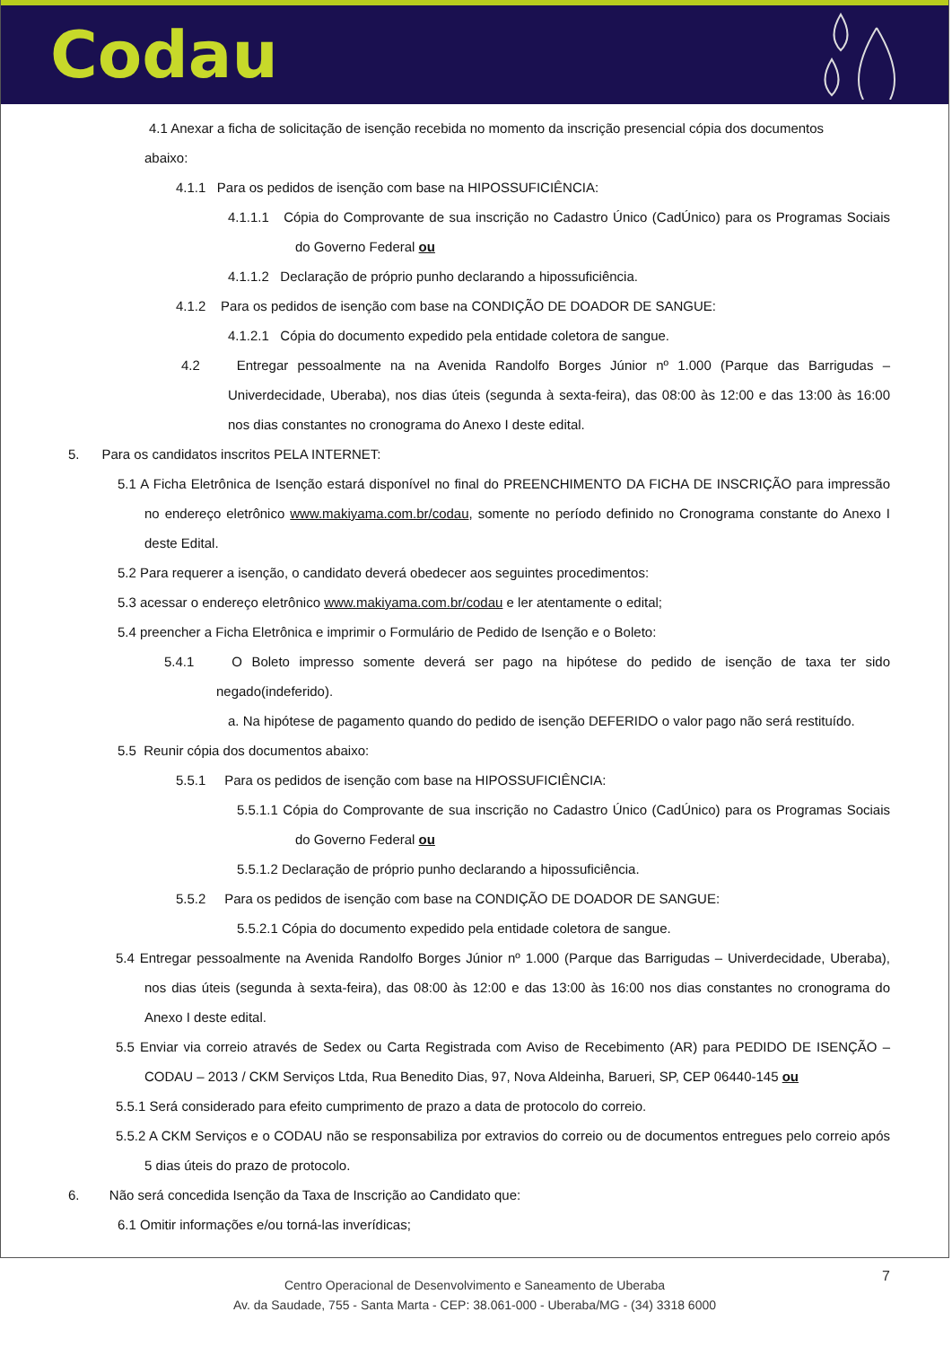Codau
4.1 Anexar a ficha de solicitação de isenção recebida no momento da inscrição presencial cópia dos documentos
abaixo:
4.1.1 Para os pedidos de isenção com base na HIPOSSUFICIÊNCIA:
4.1.1.1 Cópia do Comprovante de sua inscrição no Cadastro Único (CadÚnico) para os Programas Sociais do Governo Federal ou
4.1.1.2 Declaração de próprio punho declarando a hipossuficiência.
4.1.2 Para os pedidos de isenção com base na CONDIÇÃO DE DOADOR DE SANGUE:
4.1.2.1 Cópia do documento expedido pela entidade coletora de sangue.
4.2 Entregar pessoalmente na na Avenida Randolfo Borges Júnior nº 1.000 (Parque das Barrigudas – Univerdecidade, Uberaba), nos dias úteis (segunda à sexta-feira), das 08:00 às 12:00 e das 13:00 às 16:00 nos dias constantes no cronograma do Anexo I deste edital.
5. Para os candidatos inscritos PELA INTERNET:
5.1 A Ficha Eletrônica de Isenção estará disponível no final do PREENCHIMENTO DA FICHA DE INSCRIÇÃO para impressão no endereço eletrônico www.makiyama.com.br/codau, somente no período definido no Cronograma constante do Anexo I deste Edital.
5.2 Para requerer a isenção, o candidato deverá obedecer aos seguintes procedimentos:
5.3 acessar o endereço eletrônico www.makiyama.com.br/codau e ler atentamente o edital;
5.4 preencher a Ficha Eletrônica e imprimir o Formulário de Pedido de Isenção e o Boleto:
5.4.1 O Boleto impresso somente deverá ser pago na hipótese do pedido de isenção de taxa ter sido negado(indeferido).
a. Na hipótese de pagamento quando do pedido de isenção DEFERIDO o valor pago não será restituído.
5.5 Reunir cópia dos documentos abaixo:
5.5.1 Para os pedidos de isenção com base na HIPOSSUFICIÊNCIA:
5.5.1.1 Cópia do Comprovante de sua inscrição no Cadastro Único (CadÚnico) para os Programas Sociais do Governo Federal ou
5.5.1.2 Declaração de próprio punho declarando a hipossuficiência.
5.5.2 Para os pedidos de isenção com base na CONDIÇÃO DE DOADOR DE SANGUE:
5.5.2.1 Cópia do documento expedido pela entidade coletora de sangue.
5.4 Entregar pessoalmente na Avenida Randolfo Borges Júnior nº 1.000 (Parque das Barrigudas – Univerdecidade, Uberaba), nos dias úteis (segunda à sexta-feira), das 08:00 às 12:00 e das 13:00 às 16:00 nos dias constantes no cronograma do Anexo I deste edital.
5.5 Enviar via correio através de Sedex ou Carta Registrada com Aviso de Recebimento (AR) para PEDIDO DE ISENÇÃO – CODAU – 2013 / CKM Serviços Ltda, Rua Benedito Dias, 97, Nova Aldeinha, Barueri, SP, CEP 06440-145 ou
5.5.1 Será considerado para efeito cumprimento de prazo a data de protocolo do correio.
5.5.2 A CKM Serviços e o CODAU não se responsabiliza por extravios do correio ou de documentos entregues pelo correio após 5 dias úteis do prazo de protocolo.
6. Não será concedida Isenção da Taxa de Inscrição ao Candidato que:
6.1 Omitir informações e/ou torná-las inverídicas;
7 Centro Operacional de Desenvolvimento e Saneamento de Uberaba
Av. da Saudade, 755 - Santa Marta - CEP: 38.061-000 - Uberaba/MG - (34) 3318 6000